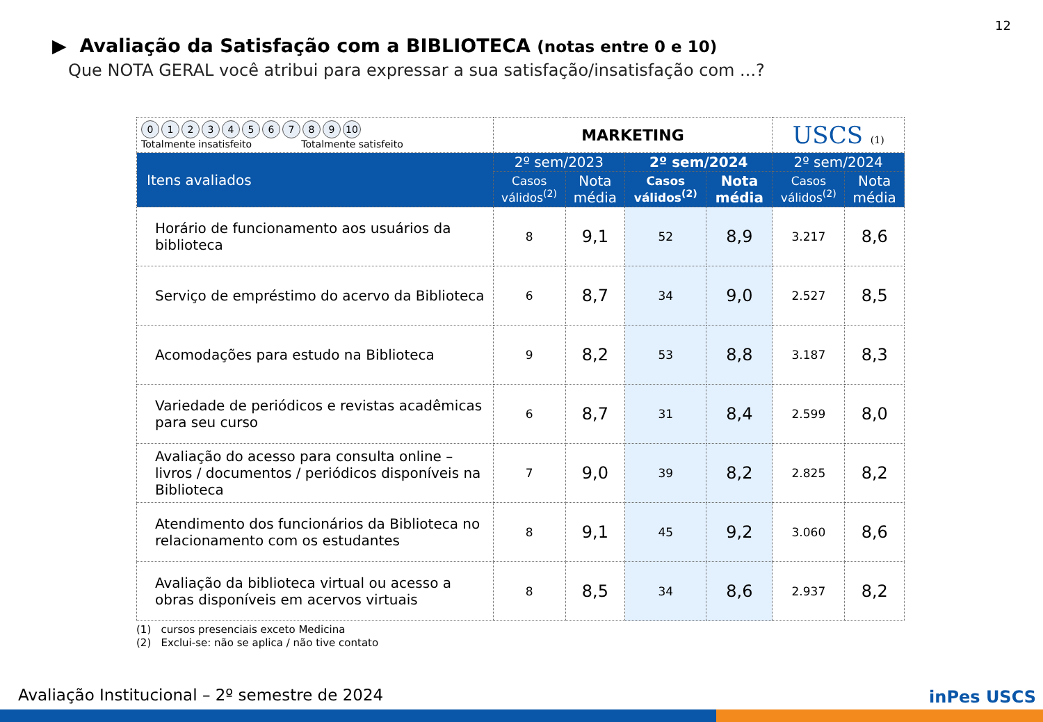12
▶ Avaliação da Satisfação com a BIBLIOTECA (notas entre 0 e 10)
Que NOTA GERAL você atribui para expressar a sua satisfação/insatisfação com ...?
| 0 1 2 3 4 5 6 7 8 9 10 Totalmente insatisfeito Totalmente satisfeito | MARKETING | | | | USCS (1) | |
| Itens avaliados | 2º sem/2023 | | 2º sem/2024 | | 2º sem/2024 | |
| | Casos válidos<sup>(2)</sup> | Nota média | Casos válidos<sup>(2)</sup> | Nota média | Casos válidos<sup>(2)</sup> | Nota média |
| Horário de funcionamento aos usuários da biblioteca | 8 | 9,1 | 52 | 8,9 | 3.217 | 8,6 |
| Serviço de empréstimo do acervo da Biblioteca | 6 | 8,7 | 34 | 9,0 | 2.527 | 8,5 |
| Acomodações para estudo na Biblioteca | 9 | 8,2 | 53 | 8,8 | 3.187 | 8,3 |
| Variedade de periódicos e revistas acadêmicas para seu curso | 6 | 8,7 | 31 | 8,4 | 2.599 | 8,0 |
| Avaliação do acesso para consulta online – livros / documentos / periódicos disponíveis na Biblioteca | 7 | 9,0 | 39 | 8,2 | 2.825 | 8,2 |
| Atendimento dos funcionários da Biblioteca no relacionamento com os estudantes | 8 | 9,1 | 45 | 9,2 | 3.060 | 8,6 |
| Avaliação da biblioteca virtual ou acesso a obras disponíveis em acervos virtuais | 8 | 8,5 | 34 | 8,6 | 2.937 | 8,2 |
(1) cursos presenciais exceto Medicina
(2) Exclui-se: não se aplica / não tive contato
Avaliação Institucional – 2º semestre de 2024
inPes USCS